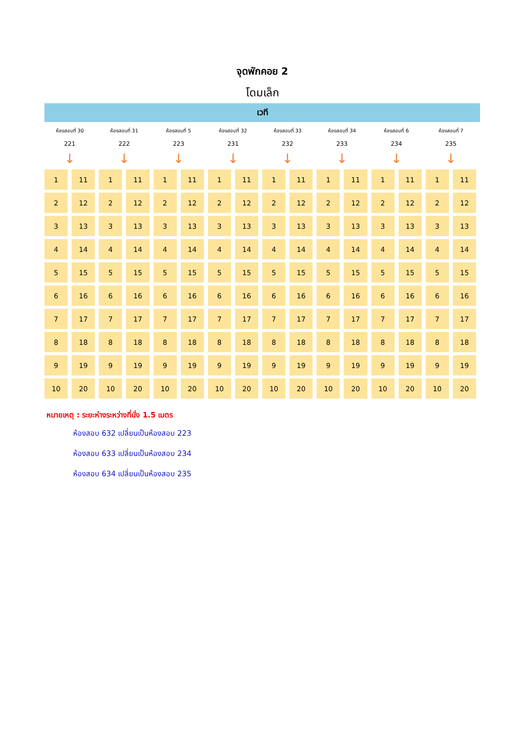จุดพักคอย 2
โดมเล็ก
เวที
| ห้องสอบที่ 30 | | ห้องสอบที่ 31 | | ห้องสอบที่ 5 | | ห้องสอบที่ 32 | | ห้องสอบที่ 33 | | ห้องสอบที่ 34 | | ห้องสอบที่ 6 | | ห้องสอบที่ 7 | |
| 221 | | 222 | | 223 | | 231 | | 232 | | 233 | | 234 | | 235 | |
| ↓ | | ↓ | | ↓ | | ↓ | | ↓ | | ↓ | | ↓ | | ↓ | |
| 1 | 11 | 1 | 11 | 1 | 11 | 1 | 11 | 1 | 11 | 1 | 11 | 1 | 11 | 1 | 11 |
| 2 | 12 | 2 | 12 | 2 | 12 | 2 | 12 | 2 | 12 | 2 | 12 | 2 | 12 | 2 | 12 |
| 3 | 13 | 3 | 13 | 3 | 13 | 3 | 13 | 3 | 13 | 3 | 13 | 3 | 13 | 3 | 13 |
| 4 | 14 | 4 | 14 | 4 | 14 | 4 | 14 | 4 | 14 | 4 | 14 | 4 | 14 | 4 | 14 |
| 5 | 15 | 5 | 15 | 5 | 15 | 5 | 15 | 5 | 15 | 5 | 15 | 5 | 15 | 5 | 15 |
| 6 | 16 | 6 | 16 | 6 | 16 | 6 | 16 | 6 | 16 | 6 | 16 | 6 | 16 | 6 | 16 |
| 7 | 17 | 7 | 17 | 7 | 17 | 7 | 17 | 7 | 17 | 7 | 17 | 7 | 17 | 7 | 17 |
| 8 | 18 | 8 | 18 | 8 | 18 | 8 | 18 | 8 | 18 | 8 | 18 | 8 | 18 | 8 | 18 |
| 9 | 19 | 9 | 19 | 9 | 19 | 9 | 19 | 9 | 19 | 9 | 19 | 9 | 19 | 9 | 19 |
| 10 | 20 | 10 | 20 | 10 | 20 | 10 | 20 | 10 | 20 | 10 | 20 | 10 | 20 | 10 | 20 |
หมายเหตุ : ระยะห่างระหว่างที่นั่ง 1.5 เมตร
ห้องสอบ 632 เปลี่ยนเป็นห้องสอบ 223
ห้องสอบ 633 เปลี่ยนเป็นห้องสอบ 234
ห้องสอบ 634 เปลี่ยนเป็นห้องสอบ 235